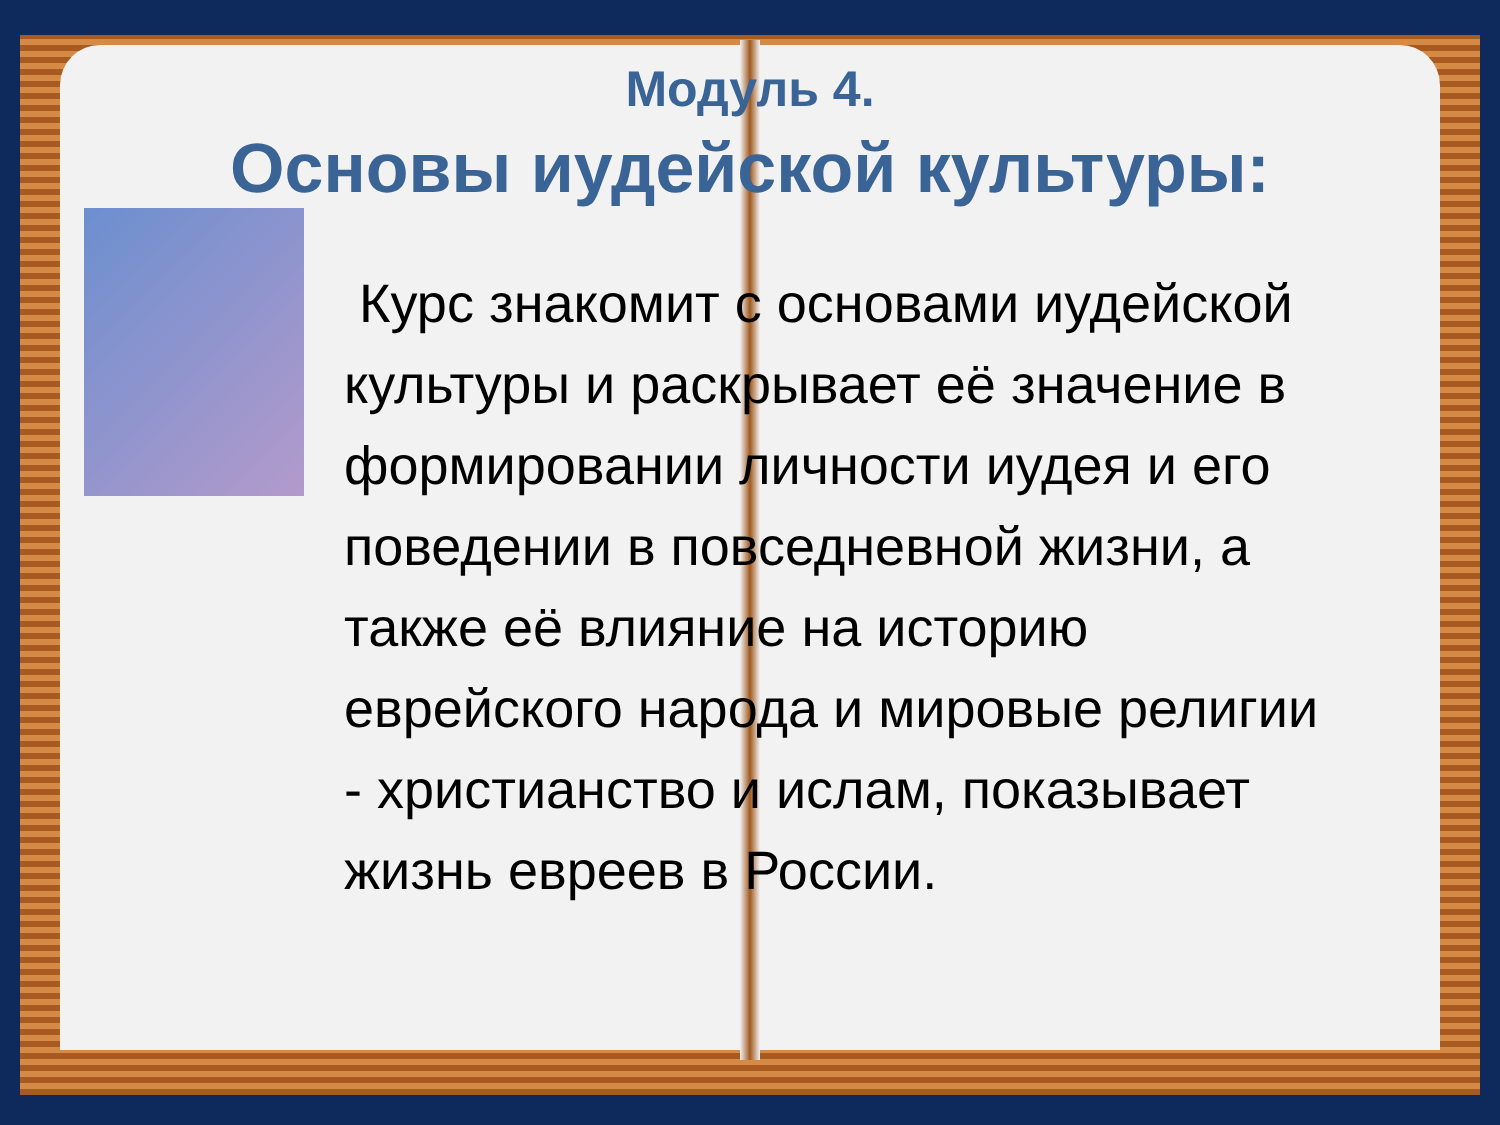Модуль 4.
Основы иудейской культуры:
Курс знакомит с основами иудейской культуры и раскрывает её значение в формировании личности иудея и его поведении в повседневной жизни, а также её влияние на историю еврейского народа и мировые религии - христианство и ислам, показывает жизнь евреев в России.